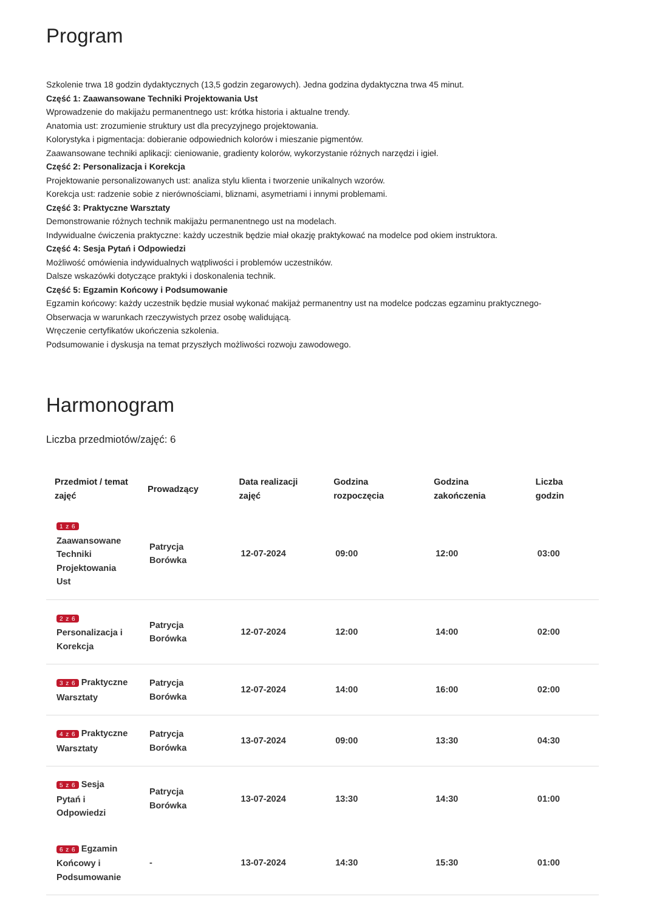Program
Szkolenie trwa 18 godzin dydaktycznych (13,5 godzin zegarowych). Jedna godzina dydaktyczna trwa 45 minut.
Część 1: Zaawansowane Techniki Projektowania Ust
Wprowadzenie do makijażu permanentnego ust: krótka historia i aktualne trendy.
Anatomia ust: zrozumienie struktury ust dla precyzyjnego projektowania.
Kolorystyka i pigmentacja: dobieranie odpowiednich kolorów i mieszanie pigmentów.
Zaawansowane techniki aplikacji: cieniowanie, gradienty kolorów, wykorzystanie różnych narzędzi i igieł.
Część 2: Personalizacja i Korekcja
Projektowanie personalizowanych ust: analiza stylu klienta i tworzenie unikalnych wzorów.
Korekcja ust: radzenie sobie z nierównościami, bliznami, asymetriami i innymi problemami.
Część 3: Praktyczne Warsztaty
Demonstrowanie różnych technik makijażu permanentnego ust na modelach.
Indywidualne ćwiczenia praktyczne: każdy uczestnik będzie miał okazję praktykować na modelce pod okiem instruktora.
Część 4: Sesja Pytań i Odpowiedzi
Możliwość omówienia indywidualnych wątpliwości i problemów uczestników.
Dalsze wskazówki dotyczące praktyki i doskonalenia technik.
Część 5: Egzamin Końcowy i Podsumowanie
Egzamin końcowy: każdy uczestnik będzie musiał wykonać makijaż permanentny ust na modelce podczas egzaminu praktycznego-
Obserwacja w warunkach rzeczywistych przez osobę walidującą.
Wręczenie certyfikatów ukończenia szkolenia.
Podsumowanie i dyskusja na temat przyszłych możliwości rozwoju zawodowego.
Harmonogram
Liczba przedmiotów/zajęć: 6
| Przedmiot / temat zajęć | Prowadzący | Data realizacji zajęć | Godzina rozpoczęcia | Godzina zakończenia | Liczba godzin |
| --- | --- | --- | --- | --- | --- |
| 1 z 6 Zaawansowane Techniki Projektowania Ust | Patrycja Borówka | 12-07-2024 | 09:00 | 12:00 | 03:00 |
| 2 z 6 Personalizacja i Korekcja | Patrycja Borówka | 12-07-2024 | 12:00 | 14:00 | 02:00 |
| 3 z 6 Praktyczne Warsztaty | Patrycja Borówka | 12-07-2024 | 14:00 | 16:00 | 02:00 |
| 4 z 6 Praktyczne Warsztaty | Patrycja Borówka | 13-07-2024 | 09:00 | 13:30 | 04:30 |
| 5 z 6 Sesja Pytań i Odpowiedzi | Patrycja Borówka | 13-07-2024 | 13:30 | 14:30 | 01:00 |
| 6 z 6 Egzamin Końcowy i Podsumowanie | - | 13-07-2024 | 14:30 | 15:30 | 01:00 |